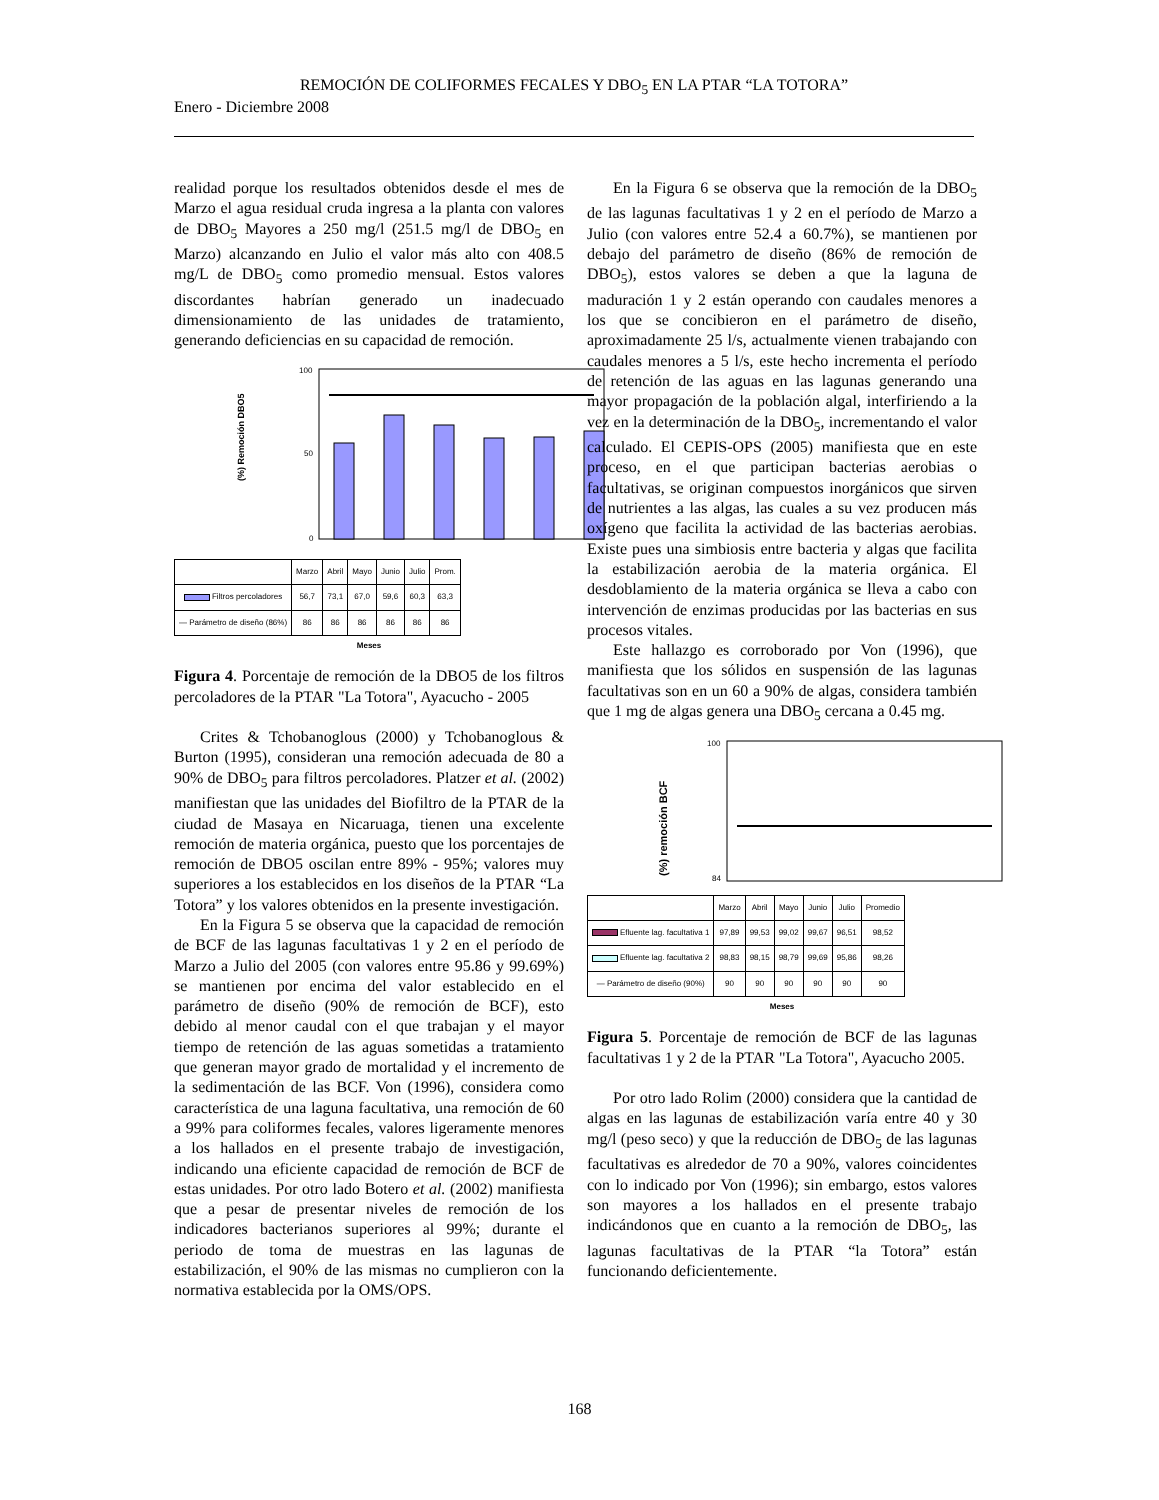REMOCIÓN DE COLIFORMES FECALES Y DBO<sub>5</sub> EN LA PTAR “LA TOTORA”
Enero - Diciembre 2008
realidad porque los resultados obtenidos desde el mes de Marzo el agua residual cruda ingresa a la planta con valores de DBO<sub>5</sub> Mayores a 250 mg/l (251.5 mg/l de DBO<sub>5</sub> en Marzo) alcanzando en Julio el valor más alto con 408.5 mg/L de DBO<sub>5</sub> como promedio mensual. Estos valores discordantes habrían generado un inadecuado dimensionamiento de las unidades de tratamiento, generando deficiencias en su capacidad de remoción.
(%) Remoción DBO5
100
50
0
| | Marzo | Abril | Mayo | Junio | Julio | Prom. |
| Filtros percoladores | 56,7 | 73,1 | 67,0 | 59,6 | 60,3 | 63,3 |
| — Parámetro de diseño (86%) | 86 | 86 | 86 | 86 | 86 | 86 |
Meses
Figura 4. Porcentaje de remoción de la DBO5 de los filtros percoladores de la PTAR "La Totora", Ayacucho - 2005
Crites & Tchobanoglous (2000) y Tchobanoglous & Burton (1995), consideran una remoción adecuada de 80 a 90% de DBO<sub>5</sub> para filtros percoladores. Platzer et al. (2002) manifiestan que las unidades del Biofiltro de la PTAR de la ciudad de Masaya en Nicaruaga, tienen una excelente remoción de materia orgánica, puesto que los porcentajes de remoción de DBO5 oscilan entre 89% - 95%; valores muy superiores a los establecidos en los diseños de la PTAR “La Totora” y los valores obtenidos en la presente investigación.
En la Figura 5 se observa que la capacidad de remoción de BCF de las lagunas facultativas 1 y 2 en el período de Marzo a Julio del 2005 (con valores entre 95.86 y 99.69%) se mantienen por encima del valor establecido en el parámetro de diseño (90% de remoción de BCF), esto debido al menor caudal con el que trabajan y el mayor tiempo de retención de las aguas sometidas a tratamiento que generan mayor grado de mortalidad y el incremento de la sedimentación de las BCF. Von (1996), considera como característica de una laguna facultativa, una remoción de 60 a 99% para coliformes fecales, valores ligeramente menores a los hallados en el presente trabajo de investigación, indicando una eficiente capacidad de remoción de BCF de estas unidades. Por otro lado Botero et al. (2002) manifiesta que a pesar de presentar niveles de remoción de los indicadores bacterianos superiores al 99%; durante el periodo de toma de muestras en las lagunas de estabilización, el 90% de las mismas no cumplieron con la normativa establecida por la OMS/OPS.
En la Figura 6 se observa que la remoción de la DBO<sub>5</sub> de las lagunas facultativas 1 y 2 en el período de Marzo a Julio (con valores entre 52.4 a 60.7%), se mantienen por debajo del parámetro de diseño (86% de remoción de DBO<sub>5</sub>), estos valores se deben a que la laguna de maduración 1 y 2 están operando con caudales menores a los que se concibieron en el parámetro de diseño, aproximadamente 25 l/s, actualmente vienen trabajando con caudales menores a 5 l/s, este hecho incrementa el período de retención de las aguas en las lagunas generando una mayor propagación de la población algal, interfiriendo a la vez en la determinación de la DBO<sub>5</sub>, incrementando el valor calculado. El CEPIS-OPS (2005) manifiesta que en este proceso, en el que participan bacterias aerobias o facultativas, se originan compuestos inorgánicos que sirven de nutrientes a las algas, las cuales a su vez producen más oxígeno que facilita la actividad de las bacterias aerobias. Existe pues una simbiosis entre bacteria y algas que facilita la estabilización aerobia de la materia orgánica. El desdoblamiento de la materia orgánica se lleva a cabo con intervención de enzimas producidas por las bacterias en sus procesos vitales.
Este hallazgo es corroborado por Von (1996), que manifiesta que los sólidos en suspensión de las lagunas facultativas son en un 60 a 90% de algas, considera también que 1 mg de algas genera una DBO<sub>5</sub> cercana a 0.45 mg.
(%) remoción BCF
100
84
| | Marzo | Abril | Mayo | Junio | Julio | Promedio |
| Efluente lag. facultativa 1 | 97,89 | 99,53 | 99,02 | 99,67 | 96,51 | 98,52 |
| Efluente lag. facultativa 2 | 98,83 | 98,15 | 98,79 | 99,69 | 95,86 | 98,26 |
| — Parámetro de diseño (90%) | 90 | 90 | 90 | 90 | 90 | 90 |
Meses
Figura 5. Porcentaje de remoción de BCF de las lagunas facultativas 1 y 2 de la PTAR "La Totora", Ayacucho 2005.
Por otro lado Rolim (2000) considera que la cantidad de algas en las lagunas de estabilización varía entre 40 y 30 mg/l (peso seco) y que la reducción de DBO<sub>5</sub> de las lagunas facultativas es alrededor de 70 a 90%, valores coincidentes con lo indicado por Von (1996); sin embargo, estos valores son mayores a los hallados en el presente trabajo indicándonos que en cuanto a la remoción de DBO<sub>5</sub>, las lagunas facultativas de la PTAR “la Totora” están funcionando deficientemente.
168